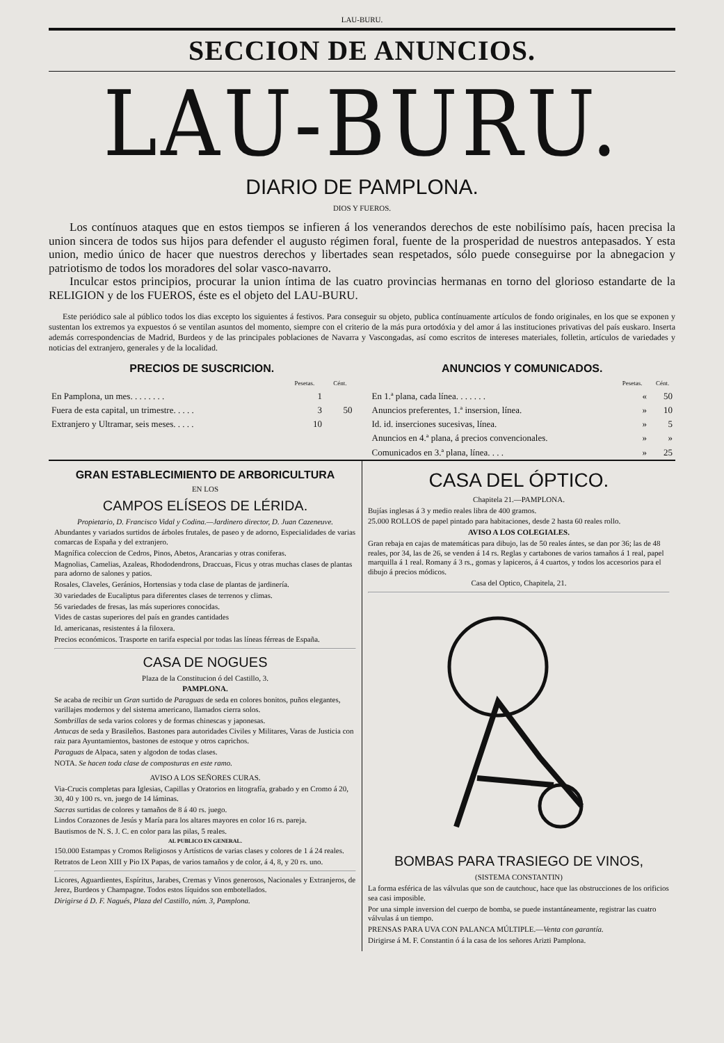LAU-BURU.
SECCION DE ANUNCIOS.
LAU-BURU.
DIARIO DE PAMPLONA.
DIOS Y FUEROS.
Los contínuos ataques que en estos tiempos se infieren á los venerandos derechos de este nobilísimo país, hacen precisa la union sincera de todos sus hijos para defender el augusto régimen foral, fuente de la prosperidad de nuestros antepasados. Y esta union, medio único de hacer que nuestros derechos y libertades sean respetados, sólo puede conseguirse por la abnegacion y patriotismo de todos los moradores del solar vasco-navarro.
Inculcar estos principios, procurar la union íntima de las cuatro provincias hermanas en torno del glorioso estandarte de la RELIGION y de los FUEROS, éste es el objeto del LAU-BURU.
Este periódico sale al público todos los dias excepto los siguientes á festivos. Para conseguir su objeto, publica contínuamente artículos de fondo originales, en los que se exponen y sustentan los extremos ya expuestos ó se ventilan asuntos del momento, siempre con el criterio de la más pura ortodóxia y del amor á las instituciones privativas del país euskaro. Inserta además correspondencias de Madrid, Burdeos y de las principales poblaciones de Navarra y Vascongadas, así como escritos de intereses materiales, folletin, artículos de variedades y noticias del extranjero, generales y de la localidad.
PRECIOS DE SUSCRICION.
| | Pesetas. | Cént. |
| --- | --- | --- |
| En Pamplona, un mes. . . . . . . . | 1 | |
| Fuera de esta capital, un trimestre. . . . . | 3 | 50 |
| Extranjero y Ultramar, seis meses. . . . . | 10 | |
ANUNCIOS Y COMUNICADOS.
| | Pesetas. | Cént. |
| --- | --- | --- |
| En 1.ª plana, cada línea. . . . . . . | « | 50 |
| Anuncios preferentes, 1.ª insersion, línea. | » | 10 |
| Id. id. inserciones sucesivas, línea. | » | 5 |
| Anuncios en 4.ª plana, á precios convencionales. | » | » |
| Comunicados en 3.ª plana, línea. . . . | » | 25 |
GRAN ESTABLECIMIENTO DE ARBORICULTURA
EN LOS
CAMPOS ELÍSEOS DE LÉRIDA.
Propietario, D. Francisco Vidal y Codina.—Jardinero director, D. Juan Cazeneuve.
Abundantes y variados surtidos de árboles frutales, de paseo y de adorno, Especialidades de varias comarcas de España y del extranjero.
Magnífica coleccion de Cedros, Pinos, Abetos, Arancarias y otras coniferas.
Magnolias, Camelias, Azaleas, Rhododendrons, Draccuas, Ficus y otras muchas clases de plantas para adorno de salones y patios.
Rosales, Claveles, Geránios, Hortensias y toda clase de plantas de jardinería.
30 variedades de Eucaliptus para diferentes clases de terrenos y climas.
56 variedades de fresas, las más superiores conocidas.
Vides de castas superiores del país en grandes cantidades
Id. americanas, resistentes á la filoxera.
Precios económicos. Trasporte en tarifa especial por todas las líneas férreas de España.
CASA DE NOGUES
Plaza de la Constitucion ó del Castillo, 3.
PAMPLONA.
Se acaba de recibir un Gran surtido de Paraguas de seda en colores bonitos, puños elegantes, varillajes modernos y del sistema americano, llamados cierra solos.
Sombrillas de seda varios colores y de formas chinescas y japonesas.
Antucas de seda y Brasileños. Bastones para autoridades Civiles y Militares, Varas de Justicia con raiz para Ayuntamientos, bastones de estoque y otros caprichos.
Paraguas de Alpaca, saten y algodon de todas clases.
NOTA. Se hacen toda clase de composturas en este ramo.
AVISO A LOS SEÑORES CURAS.
Via-Crucis completas para Iglesias, Capillas y Oratorios en litografía, grabado y en Cromo á 20, 30, 40 y 100 rs. vn. juego de 14 láminas.
Sacras surtidas de colores y tamaños de 8 á 40 rs. juego.
Lindos Corazones de Jesús y María para los altares mayores en color 16 rs. pareja.
Bautismos de N. S. J. C. en color para las pilas, 5 reales.
AL PUBLICO EN GENERAL.
150.000 Estampas y Cromos Religiosos y Artísticos de varias clases y colores de 1 á 24 reales.
Retratos de Leon XIII y Pio IX Papas, de varios tamaños y de color, á 4, 8, y 20 rs. uno.
Licores, Aguardientes, Espíritus, Jarabes, Cremas y Vinos generosos, Nacionales y Extranjeros, de Jerez, Burdeos y Champagne. Todos estos líquidos son embotellados.
Dirigirse á D. F. Nagués, Plaza del Castillo, núm. 3, Pamplona.
CASA DEL ÓPTICO.
Chapitela 21.—PAMPLONA.
Bujías inglesas á 3 y medio reales libra de 400 gramos.
25.000 ROLLOS de papel pintado para habitaciones, desde 2 hasta 60 reales rollo.
AVISO A LOS COLEGIALES.
Gran rebaja en cajas de matemáticas para dibujo, las de 50 reales ántes, se dan por 36; las de 48 reales, por 34, las de 26, se venden á 14 rs. Reglas y cartabones de varios tamaños á 1 real, papel marquilla á 1 real. Romany á 3 rs., gomas y lapiceros, á 4 cuartos, y todos los accesorios para el dibujo á precios módicos.
Casa del Optico, Chapitela, 21.
BOMBAS PARA TRASIEGO DE VINOS,
(SISTEMA CONSTANTIN)
La forma esférica de las válvulas que son de cautchouc, hace que las obstrucciones de los orificios sea casi imposible.
Por una simple inversion del cuerpo de bomba, se puede instantáneamente, registrar las cuatro válvulas á un tiempo.
PRENSAS PARA UVA CON PALANCA MÚLTIPLE.—Venta con garantía.
Dirigirse á M. F. Constantin ó á la casa de los señores Arizti Pamplona.